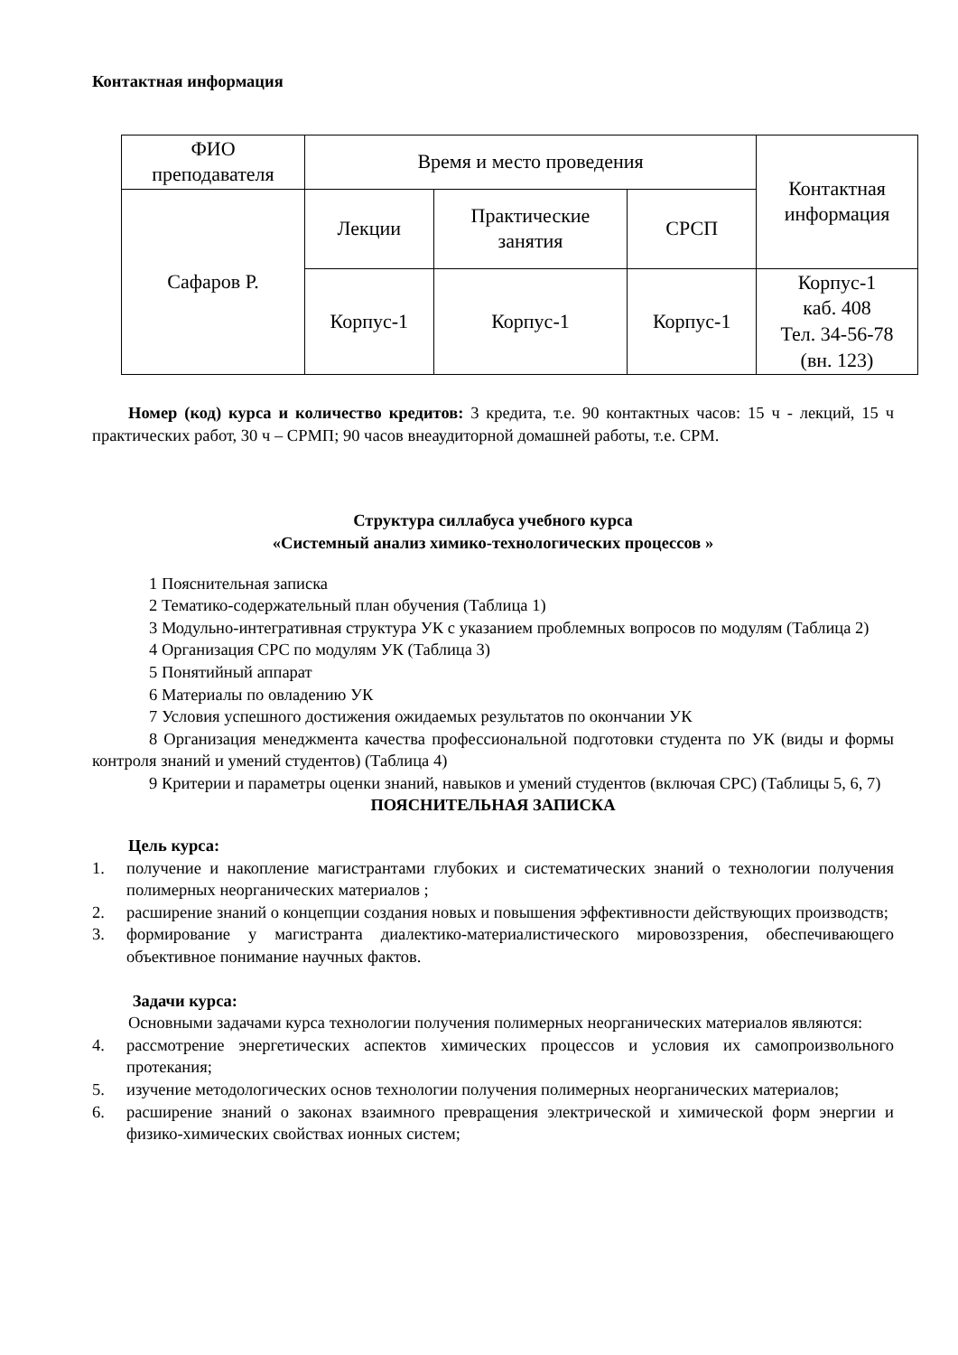Контактная информация
| ФИО преподавателя | Время и место проведения | | | Контактная информация |
| Сафаров Р. | Лекции | Практические занятия | СРСП | |
| | Корпус-1 | Корпус-1 | Корпус-1 | Корпус-1 каб. 408 Тел. 34-56-78 (вн. 123) |
Номер (код) курса и количество кредитов: 3 кредита, т.е. 90 контактных часов: 15 ч - лекций, 15 ч практических работ, 30 ч – СРМП; 90 часов внеаудиторной домашней работы, т.е. СРМ.
Структура силлабуса учебного курса
«Системный анализ химико-технологических процессов »
1 Пояснительная записка
2 Тематико-содержательный план обучения (Таблица 1)
3 Модульно-интегративная структура УК с указанием проблемных вопросов по модулям (Таблица 2)
4 Организация СРС по модулям УК (Таблица 3)
5 Понятийный аппарат
6 Материалы по овладению УК
7 Условия успешного достижения ожидаемых результатов по окончании УК
8 Организация менеджмента качества профессиональной подготовки студента по УК (виды и формы контроля знаний и умений студентов) (Таблица 4)
9 Критерии и параметры оценки знаний, навыков и умений студентов (включая СРС) (Таблицы 5, 6, 7)
ПОЯСНИТЕЛЬНАЯ ЗАПИСКА
Цель курса:
1. получение и накопление магистрантами глубоких и систематических знаний о технологии получения полимерных неорганических материалов ;
2. расширение знаний о концепции создания новых и повышения эффективности действующих производств;
3. формирование у магистранта диалектико-материалистического мировоззрения, обеспечивающего объективное понимание научных фактов.
Задачи курса:
Основными задачами курса технологии получения полимерных неорганических материалов являются:
4. рассмотрение энергетических аспектов химических процессов и условия их самопроизвольного протекания;
5. изучение методологических основ технологии получения полимерных неорганических материалов;
6. расширение знаний о законах взаимного превращения электрической и химической форм энергии и физико-химических свойствах ионных систем;